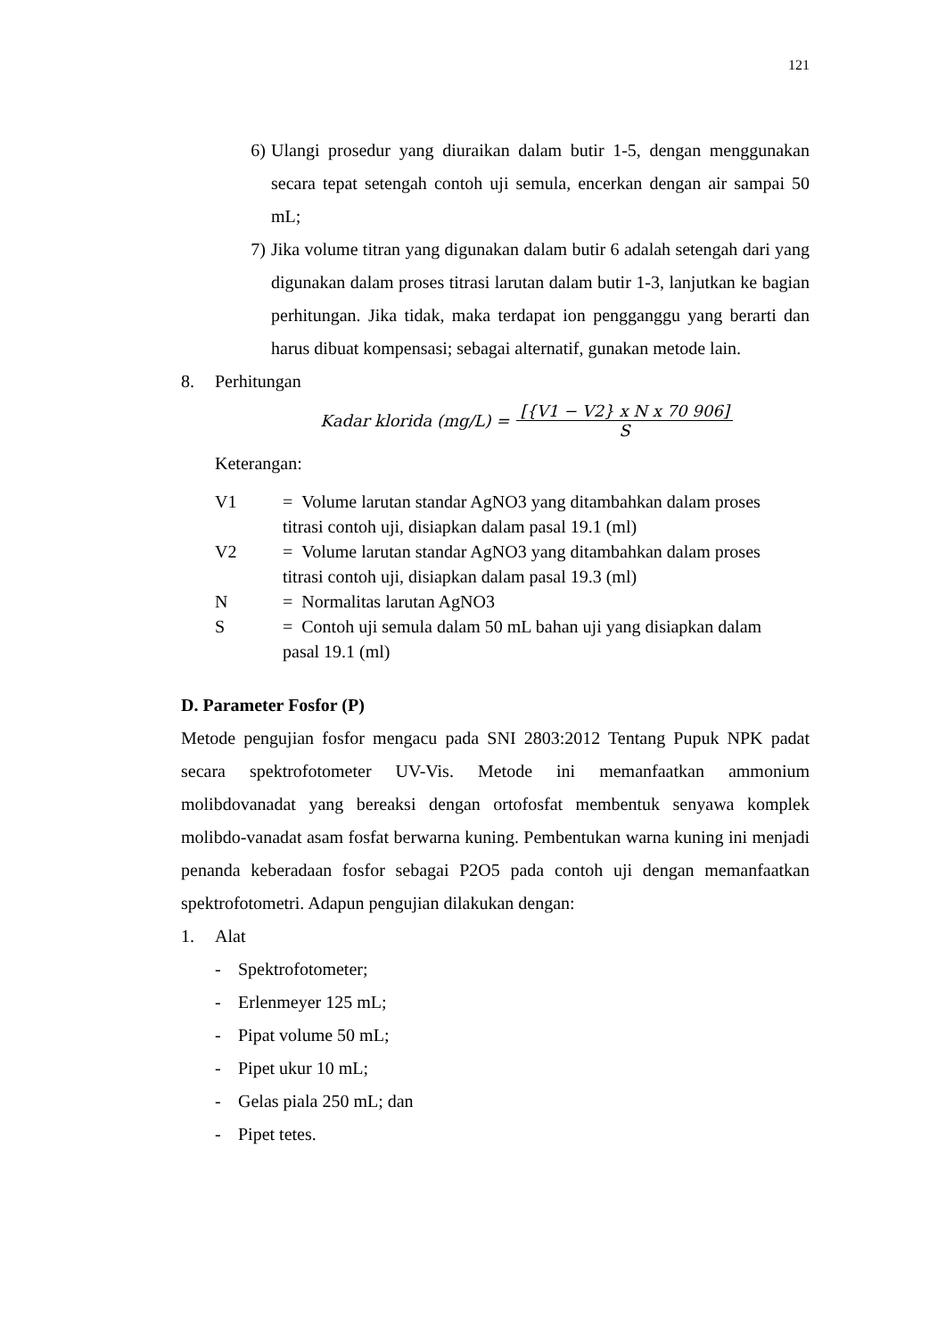121
6) Ulangi prosedur yang diuraikan dalam butir 1-5, dengan menggunakan secara tepat setengah contoh uji semula, encerkan dengan air sampai 50 mL;
7) Jika volume titran yang digunakan dalam butir 6 adalah setengah dari yang digunakan dalam proses titrasi larutan dalam butir 1-3, lanjutkan ke bagian perhitungan. Jika tidak, maka terdapat ion pengganggu yang berarti dan harus dibuat kompensasi; sebagai alternatif, gunakan metode lain.
8. Perhitungan
Kadar klorida (mg/L) = [{V1 − V2} x N x 70 906] S
Keterangan:
| V1 | = Volume larutan standar AgNO3 yang ditambahkan dalam proses titrasi contoh uji, disiapkan dalam pasal 19.1 (ml) |
| V2 | = Volume larutan standar AgNO3 yang ditambahkan dalam proses titrasi contoh uji, disiapkan dalam pasal 19.3 (ml) |
| N | = Normalitas larutan AgNO3 |
| S | = Contoh uji semula dalam 50 mL bahan uji yang disiapkan dalam pasal 19.1 (ml) |
D. Parameter Fosfor (P)
Metode pengujian fosfor mengacu pada SNI 2803:2012 Tentang Pupuk NPK padat secara spektrofotometer UV-Vis. Metode ini memanfaatkan ammonium molibdovanadat yang bereaksi dengan ortofosfat membentuk senyawa komplek molibdo-vanadat asam fosfat berwarna kuning. Pembentukan warna kuning ini menjadi penanda keberadaan fosfor sebagai P2O5 pada contoh uji dengan memanfaatkan spektrofotometri. Adapun pengujian dilakukan dengan:
1. Alat
- Spektrofotometer;
- Erlenmeyer 125 mL;
- Pipat volume 50 mL;
- Pipet ukur 10 mL;
- Gelas piala 250 mL; dan
- Pipet tetes.